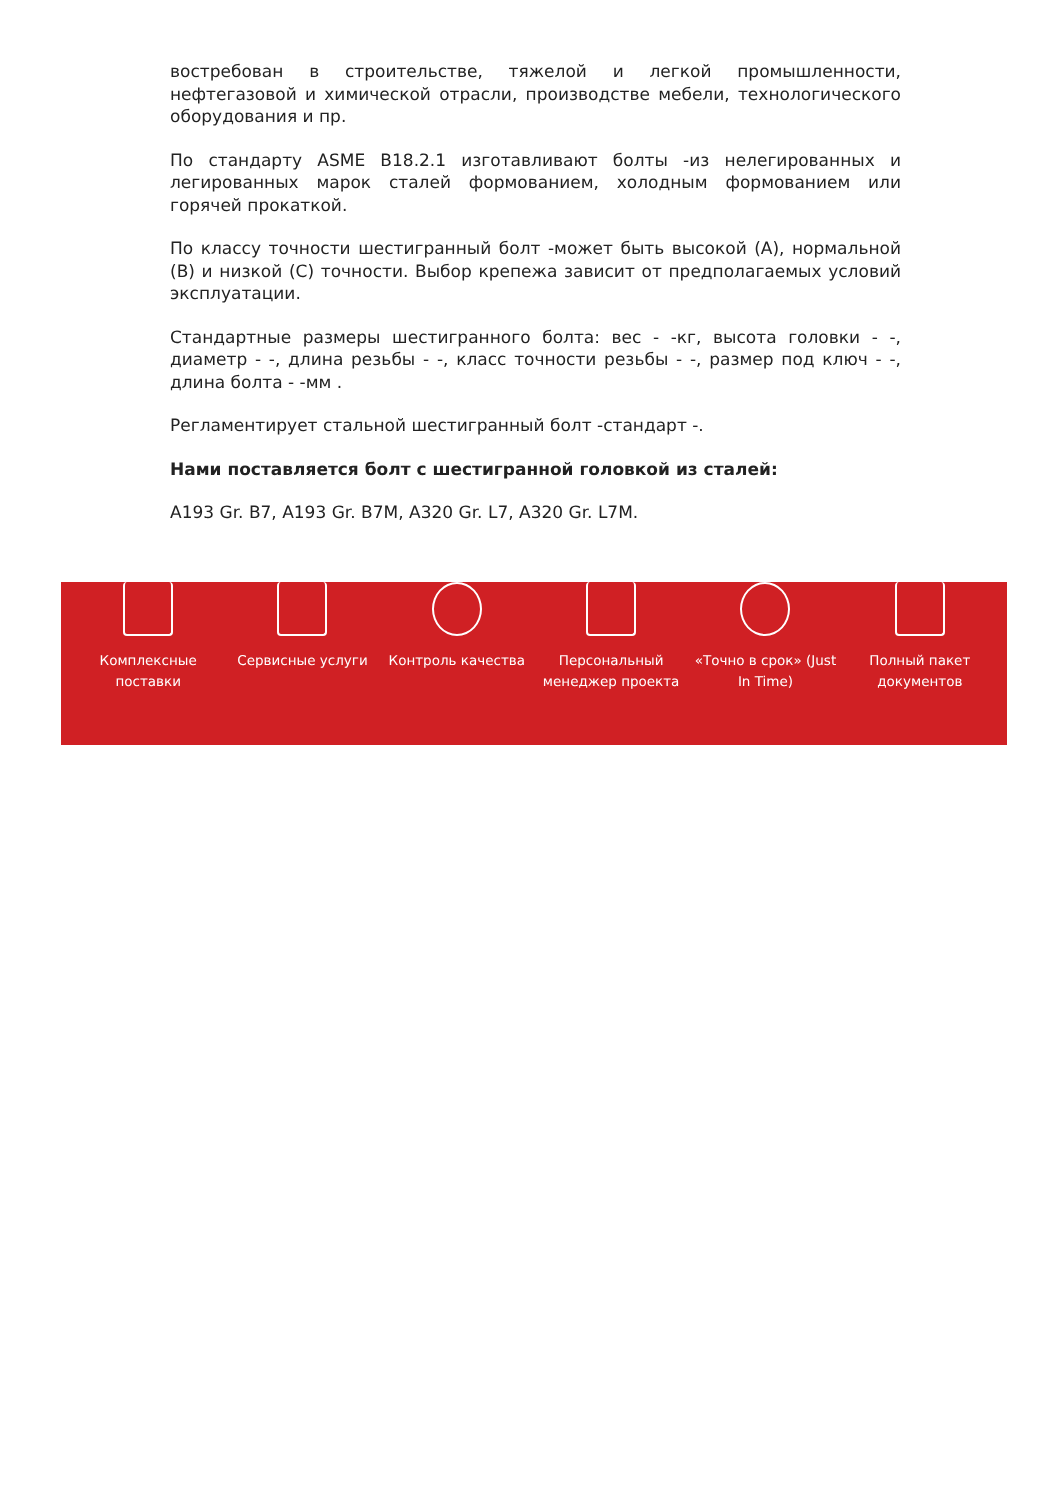востребован в строительстве, тяжелой и легкой промышленности, нефтегазовой и химической отрасли, производстве мебели, технологического оборудования и пр.
По стандарту ASME B18.2.1 изготавливают болты -из нелегированных и легированных марок сталей формованием, холодным формованием или горячей прокаткой.
По классу точности шестигранный болт -может быть высокой (A), нормальной (B) и низкой (C) точности. Выбор крепежа зависит от предполагаемых условий эксплуатации.
Стандартные размеры шестигранного болта: вес - -кг, высота головки - -, диаметр - -, длина резьбы - -, класс точности резьбы - -, размер под ключ - -, длина болта - -мм .
Регламентирует стальной шестигранный болт -стандарт -.
Нами поставляется болт с шестигранной головкой из сталей:
A193 Gr. B7, A193 Gr. B7M, A320 Gr. L7, A320 Gr. L7M.
Комплексные поставки
Сервисные услуги Контроль качества Персональный менеджер проекта
«Точно в срок» (Just In Time)
Полный пакет документов